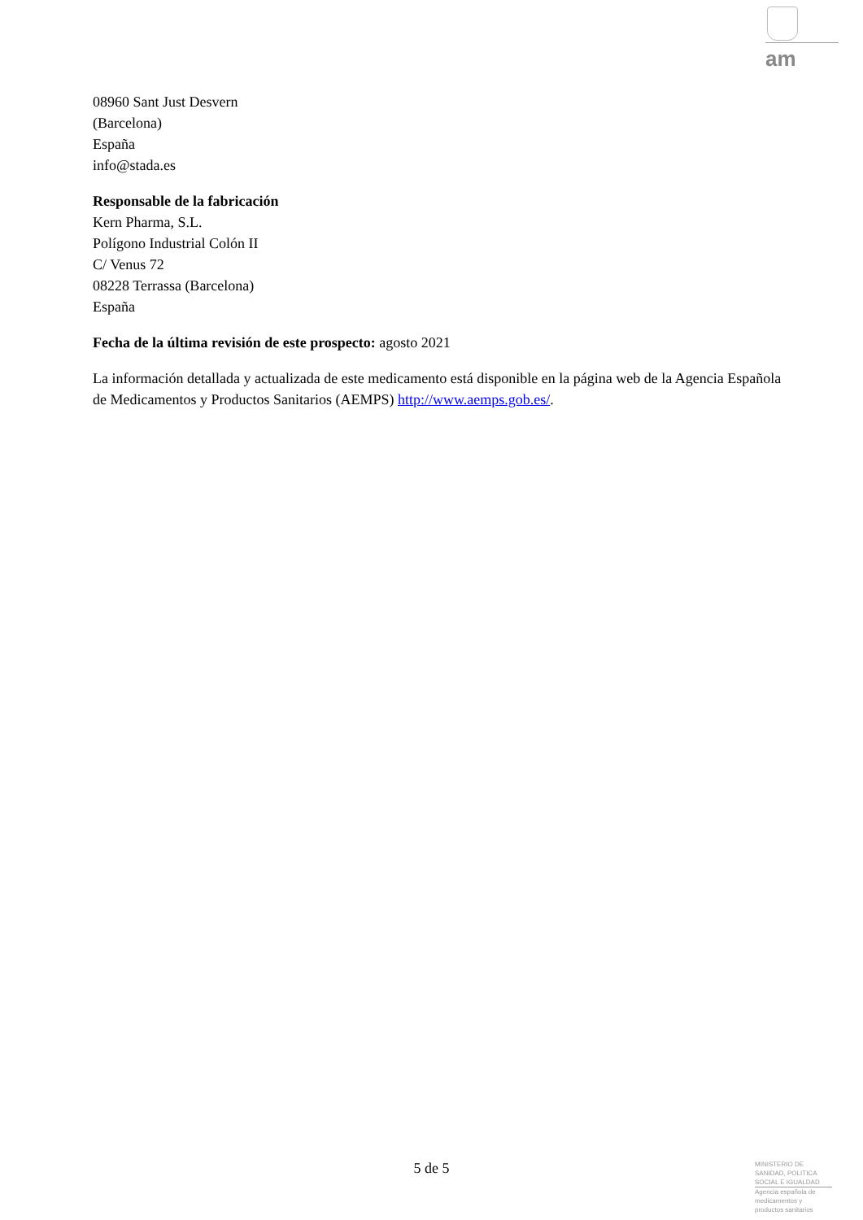am
08960 Sant Just Desvern
(Barcelona)
España
info@stada.es
Responsable de la fabricación
Kern Pharma, S.L.
Polígono Industrial Colón II
C/ Venus 72
08228 Terrassa (Barcelona)
España
Fecha de la última revisión de este prospecto: agosto 2021
La información detallada y actualizada de este medicamento está disponible en la página web de la Agencia Española de Medicamentos y Productos Sanitarios (AEMPS) http://www.aemps.gob.es/.
5 de 5
MINISTERIO DE
SANIDAD, POLITICA
SOCIAL E IGUALDAD
Agencia española de
medicamentos y
productos sanitarios